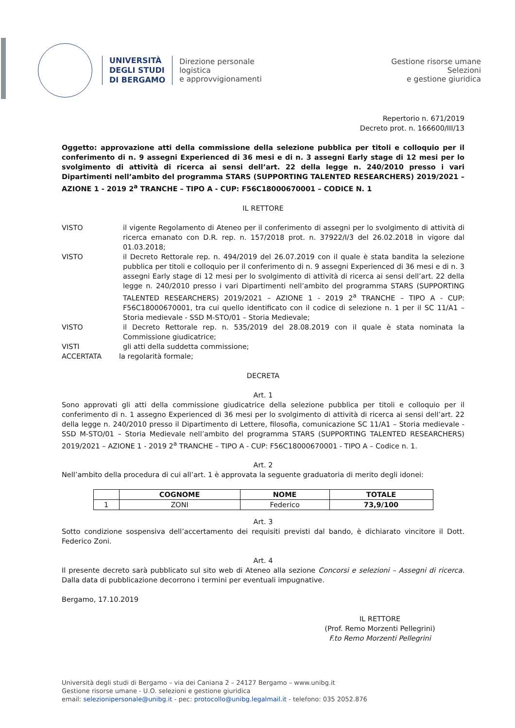UNIVERSITÀ
DEGLI STUDI
DI BERGAMO
Direzione personale
logistica
e approvvigionamenti
Gestione risorse umane
Selezioni
e gestione giuridica
Repertorio n. 671/2019
Decreto prot. n. 166600/III/13
Oggetto: approvazione atti della commissione della selezione pubblica per titoli e colloquio per il conferimento di n. 9 assegni Experienced di 36 mesi e di n. 3 assegni Early stage di 12 mesi per lo svolgimento di attività di ricerca ai sensi dell’art. 22 della legge n. 240/2010 presso i vari Dipartimenti nell’ambito del programma STARS (SUPPORTING TALENTED RESEARCHERS) 2019/2021 – AZIONE 1 - 2019 2<sup>a</sup> TRANCHE – TIPO A - CUP: F56C18000670001 – CODICE N. 1
IL RETTORE
VISTO il vigente Regolamento di Ateneo per il conferimento di assegni per lo svolgimento di attività di ricerca emanato con D.R. rep. n. 157/2018 prot. n. 37922/I/3 del 26.02.2018 in vigore dal 01.03.2018;
VISTO il Decreto Rettorale rep. n. 494/2019 del 26.07.2019 con il quale è stata bandita la selezione pubblica per titoli e colloquio per il conferimento di n. 9 assegni Experienced di 36 mesi e di n. 3 assegni Early stage di 12 mesi per lo svolgimento di attività di ricerca ai sensi dell’art. 22 della legge n. 240/2010 presso i vari Dipartimenti nell’ambito del programma STARS (SUPPORTING TALENTED RESEARCHERS) 2019/2021 – AZIONE 1 - 2019 2<sup>a</sup> TRANCHE – TIPO A - CUP: F56C18000670001, tra cui quello identificato con il codice di selezione n. 1 per il SC 11/A1 – Storia medievale - SSD M-STO/01 – Storia Medievale;
VISTO il Decreto Rettorale rep. n. 535/2019 del 28.08.2019 con il quale è stata nominata la Commissione giudicatrice;
VISTI gli atti della suddetta commissione;
ACCERTATA la regolarità formale;
DECRETA
Art. 1
Sono approvati gli atti della commissione giudicatrice della selezione pubblica per titoli e colloquio per il conferimento di n. 1 assegno Experienced di 36 mesi per lo svolgimento di attività di ricerca ai sensi dell’art. 22 della legge n. 240/2010 presso il Dipartimento di Lettere, filosofia, comunicazione SC 11/A1 – Storia medievale - SSD M-STO/01 – Storia Medievale nell’ambito del programma STARS (SUPPORTING TALENTED RESEARCHERS) 2019/2021 – AZIONE 1 - 2019 2<sup>a</sup> TRANCHE – TIPO A - CUP: F56C18000670001 - TIPO A – Codice n. 1.
Art. 2
Nell’ambito della procedura di cui all’art. 1 è approvata la seguente graduatoria di merito degli idonei:
| | COGNOME | NOME | TOTALE |
| --- | --- | --- | --- |
| 1 | ZONI | Federico | 73,9/100 |
Art. 3
Sotto condizione sospensiva dell’accertamento dei requisiti previsti dal bando, è dichiarato vincitore il Dott. Federico Zoni.
Art. 4
Il presente decreto sarà pubblicato sul sito web di Ateneo alla sezione Concorsi e selezioni – Assegni di ricerca. Dalla data di pubblicazione decorrono i termini per eventuali impugnative.
Bergamo, 17.10.2019
IL RETTORE
(Prof. Remo Morzenti Pellegrini)
F.to Remo Morzenti Pellegrini
Università degli studi di Bergamo – via dei Caniana 2 – 24127 Bergamo – www.unibg.it
Gestione risorse umane - U.O. selezioni e gestione giuridica
email: selezionipersonale@unibg.it - pec: protocollo@unibg.legalmail.it - telefono: 035 2052.876